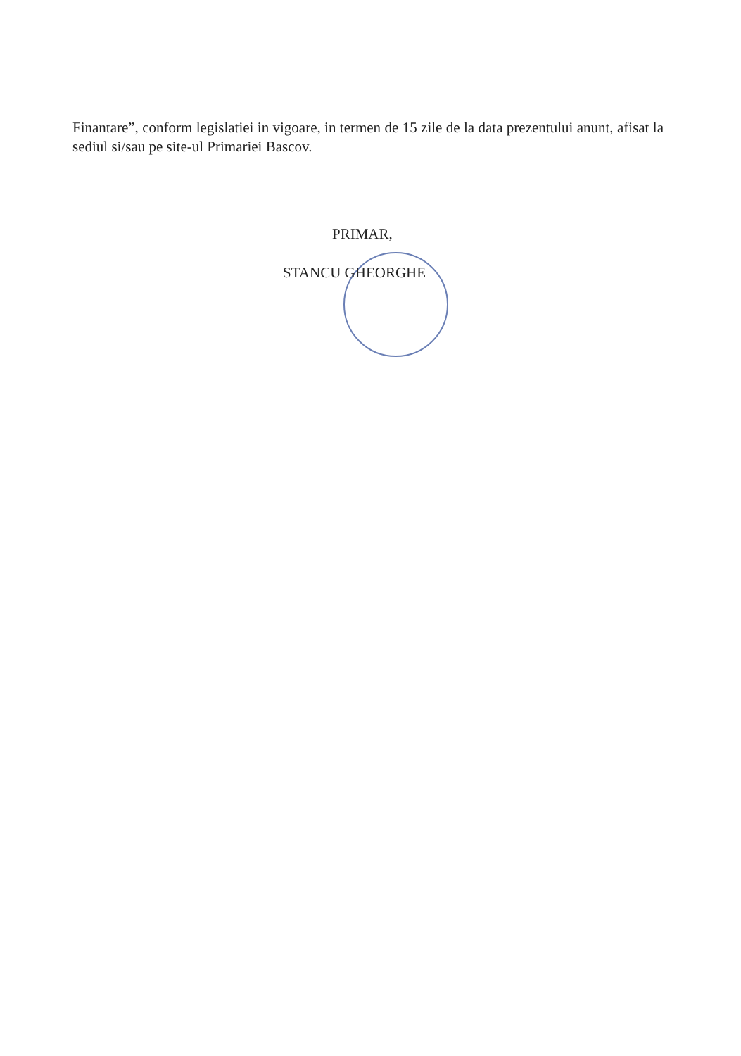Finantare”, conform legislatiei in vigoare, in termen de 15 zile de la data prezentului anunt, afisat la sediul si/sau pe site-ul Primariei Bascov.
PRIMAR,
STANCU GHEORGHE